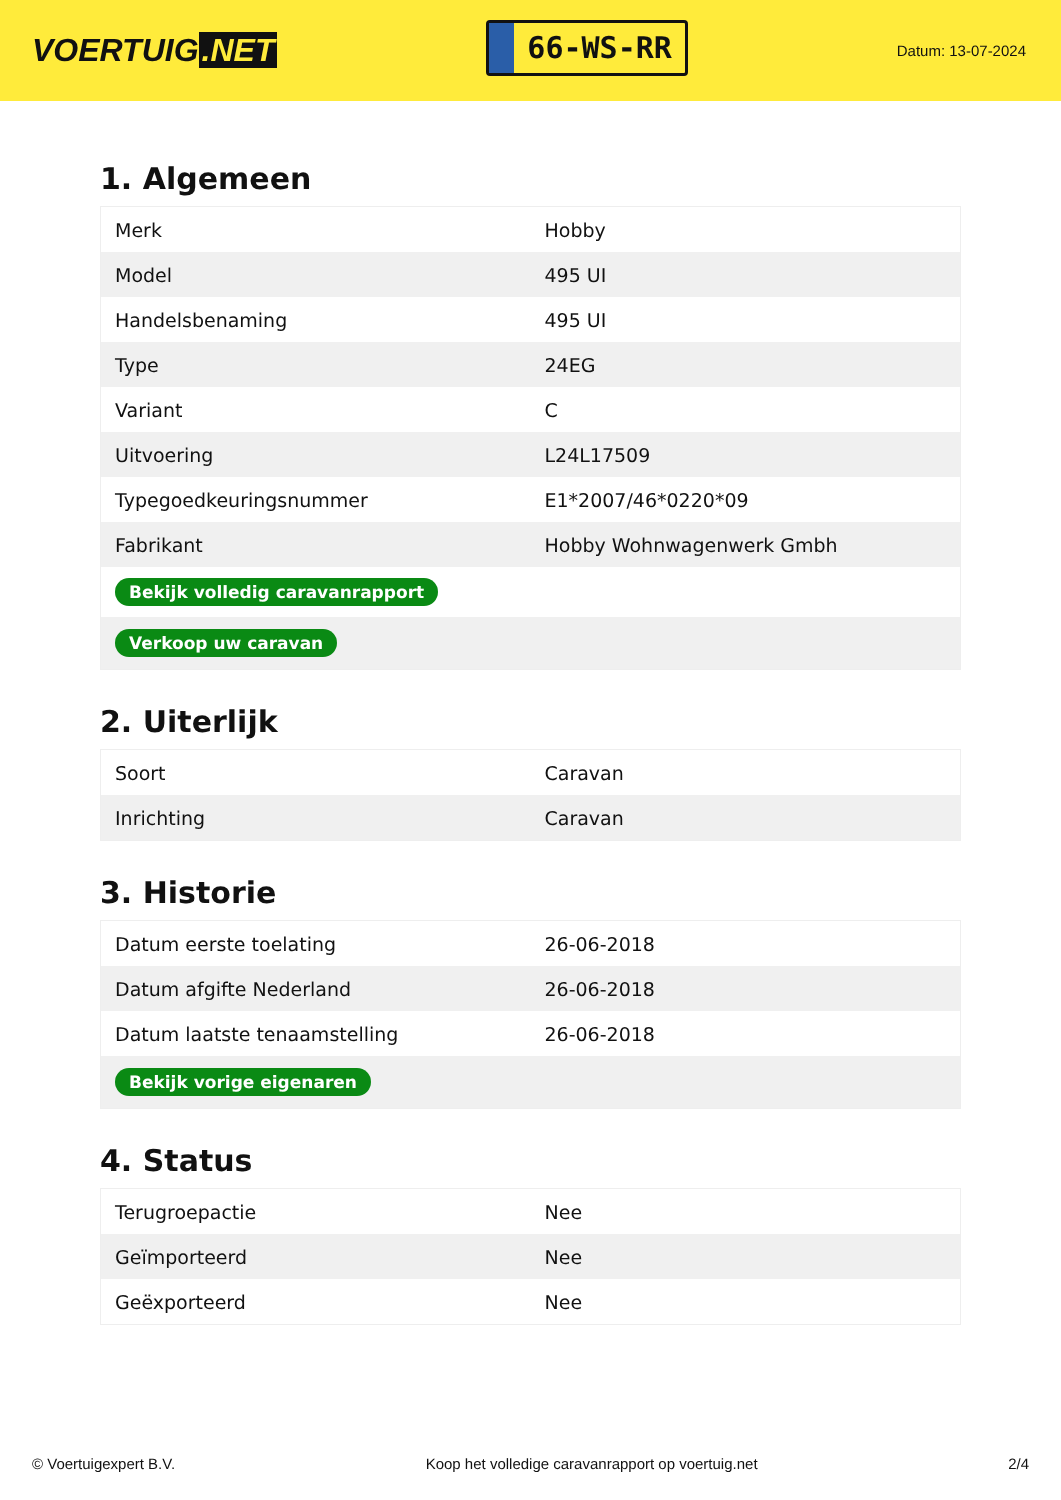VOERTUIG.NET
66-WS-RR
Datum: 13-07-2024
1. Algemeen
| Merk | Hobby |
| Model | 495 UI |
| Handelsbenaming | 495 UI |
| Type | 24EG |
| Variant | C |
| Uitvoering | L24L17509 |
| Typegoedkeuringsnummer | E1*2007/46*0220*09 |
| Fabrikant | Hobby Wohnwagenwerk Gmbh |
| Bekijk volledig caravanrapport | |
| Verkoop uw caravan | |
2. Uiterlijk
| Soort | Caravan |
| Inrichting | Caravan |
3. Historie
| Datum eerste toelating | 26-06-2018 |
| Datum afgifte Nederland | 26-06-2018 |
| Datum laatste tenaamstelling | 26-06-2018 |
| Bekijk vorige eigenaren | |
4. Status
| Terugroepactie | Nee |
| Geïmporteerd | Nee |
| Geëxporteerd | Nee |
© Voertuigexpert B.V. Koop het volledige caravanrapport op voertuig.net 2/4